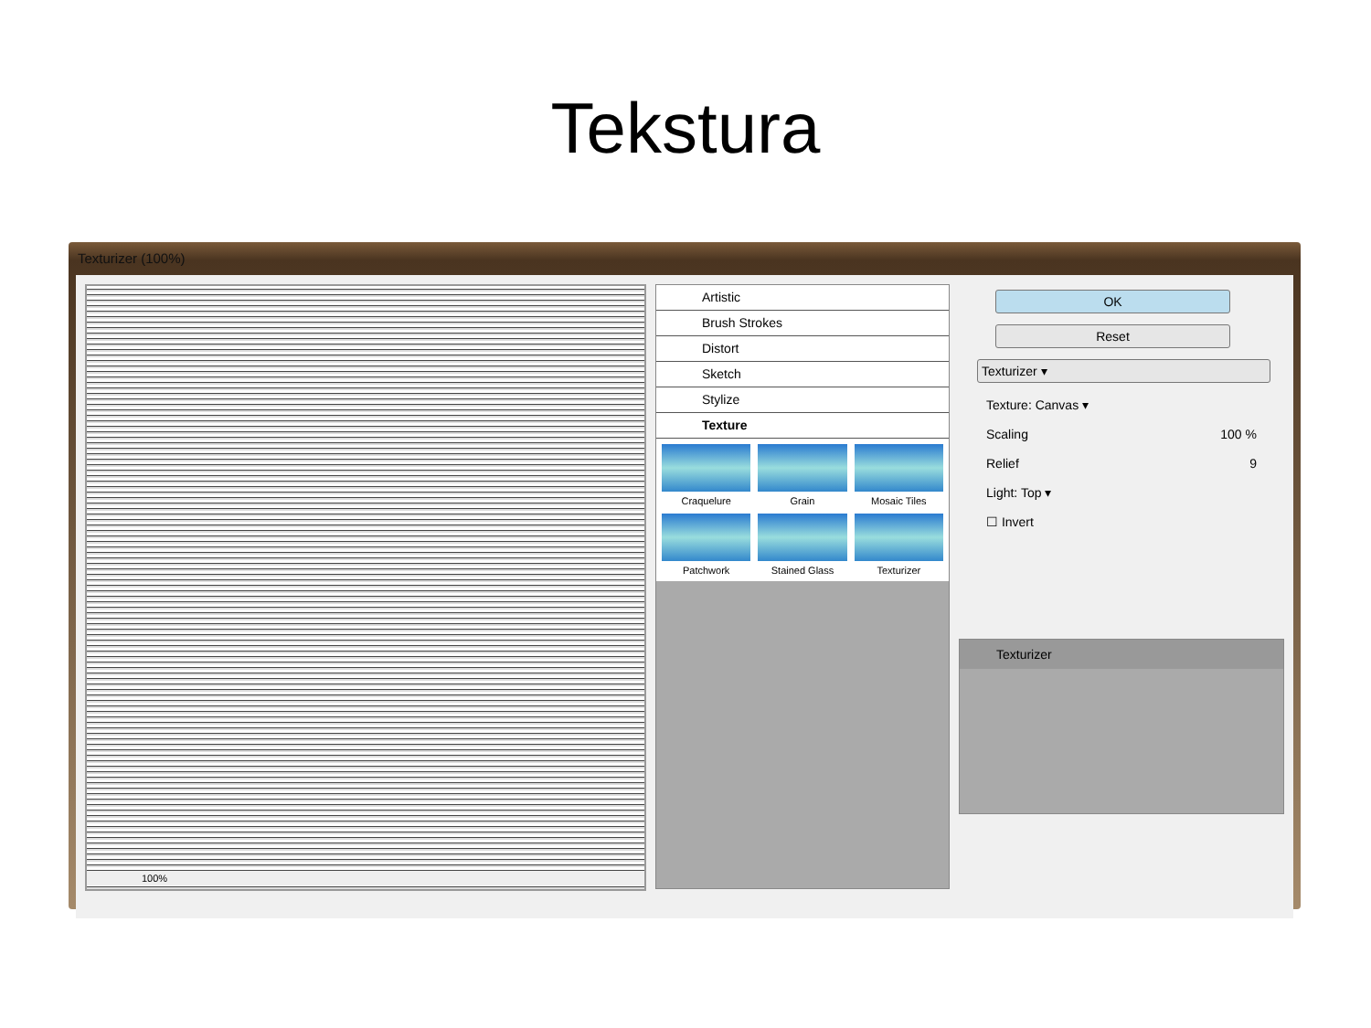Tekstura
Texturizer (100%)
100%
Artistic
Brush Strokes
Distort
Sketch
Stylize
Texture
Craquelure
Grain
Mosaic Tiles
Patchwork
Stained Glass
Texturizer
OK
Reset
Texturizer ▾
Texture: Canvas ▾
Scaling 100 %
Relief 9
Light: Top ▾
☐ Invert
Texturizer